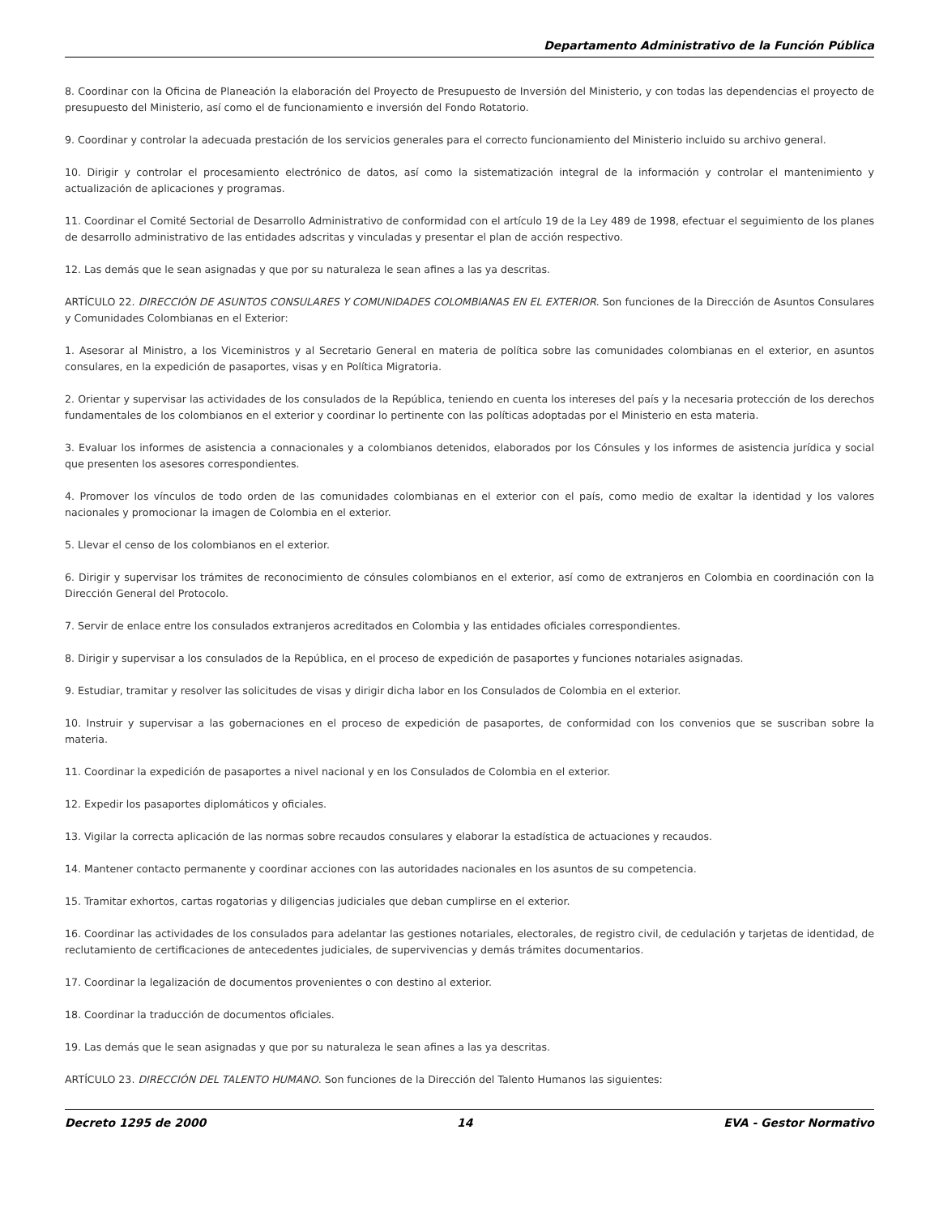Departamento Administrativo de la Función Pública
8. Coordinar con la Oficina de Planeación la elaboración del Proyecto de Presupuesto de Inversión del Ministerio, y con todas las dependencias el proyecto de presupuesto del Ministerio, así como el de funcionamiento e inversión del Fondo Rotatorio.
9. Coordinar y controlar la adecuada prestación de los servicios generales para el correcto funcionamiento del Ministerio incluido su archivo general.
10. Dirigir y controlar el procesamiento electrónico de datos, así como la sistematización integral de la información y controlar el mantenimiento y actualización de aplicaciones y programas.
11. Coordinar el Comité Sectorial de Desarrollo Administrativo de conformidad con el artículo 19 de la Ley 489 de 1998, efectuar el seguimiento de los planes de desarrollo administrativo de las entidades adscritas y vinculadas y presentar el plan de acción respectivo.
12. Las demás que le sean asignadas y que por su naturaleza le sean afines a las ya descritas.
ARTÍCULO 22. DIRECCIÓN DE ASUNTOS CONSULARES Y COMUNIDADES COLOMBIANAS EN EL EXTERIOR. Son funciones de la Dirección de Asuntos Consulares y Comunidades Colombianas en el Exterior:
1. Asesorar al Ministro, a los Viceministros y al Secretario General en materia de política sobre las comunidades colombianas en el exterior, en asuntos consulares, en la expedición de pasaportes, visas y en Política Migratoria.
2. Orientar y supervisar las actividades de los consulados de la República, teniendo en cuenta los intereses del país y la necesaria protección de los derechos fundamentales de los colombianos en el exterior y coordinar lo pertinente con las políticas adoptadas por el Ministerio en esta materia.
3. Evaluar los informes de asistencia a connacionales y a colombianos detenidos, elaborados por los Cónsules y los informes de asistencia jurídica y social que presenten los asesores correspondientes.
4. Promover los vínculos de todo orden de las comunidades colombianas en el exterior con el país, como medio de exaltar la identidad y los valores nacionales y promocionar la imagen de Colombia en el exterior.
5. Llevar el censo de los colombianos en el exterior.
6. Dirigir y supervisar los trámites de reconocimiento de cónsules colombianos en el exterior, así como de extranjeros en Colombia en coordinación con la Dirección General del Protocolo.
7. Servir de enlace entre los consulados extranjeros acreditados en Colombia y las entidades oficiales correspondientes.
8. Dirigir y supervisar a los consulados de la República, en el proceso de expedición de pasaportes y funciones notariales asignadas.
9. Estudiar, tramitar y resolver las solicitudes de visas y dirigir dicha labor en los Consulados de Colombia en el exterior.
10. Instruir y supervisar a las gobernaciones en el proceso de expedición de pasaportes, de conformidad con los convenios que se suscriban sobre la materia.
11. Coordinar la expedición de pasaportes a nivel nacional y en los Consulados de Colombia en el exterior.
12. Expedir los pasaportes diplomáticos y oficiales.
13. Vigilar la correcta aplicación de las normas sobre recaudos consulares y elaborar la estadística de actuaciones y recaudos.
14. Mantener contacto permanente y coordinar acciones con las autoridades nacionales en los asuntos de su competencia.
15. Tramitar exhortos, cartas rogatorias y diligencias judiciales que deban cumplirse en el exterior.
16. Coordinar las actividades de los consulados para adelantar las gestiones notariales, electorales, de registro civil, de cedulación y tarjetas de identidad, de reclutamiento de certificaciones de antecedentes judiciales, de supervivencias y demás trámites documentarios.
17. Coordinar la legalización de documentos provenientes o con destino al exterior.
18. Coordinar la traducción de documentos oficiales.
19. Las demás que le sean asignadas y que por su naturaleza le sean afines a las ya descritas.
ARTÍCULO 23. DIRECCIÓN DEL TALENTO HUMANO. Son funciones de la Dirección del Talento Humanos las siguientes:
Decreto 1295 de 2000 14 EVA - Gestor Normativo